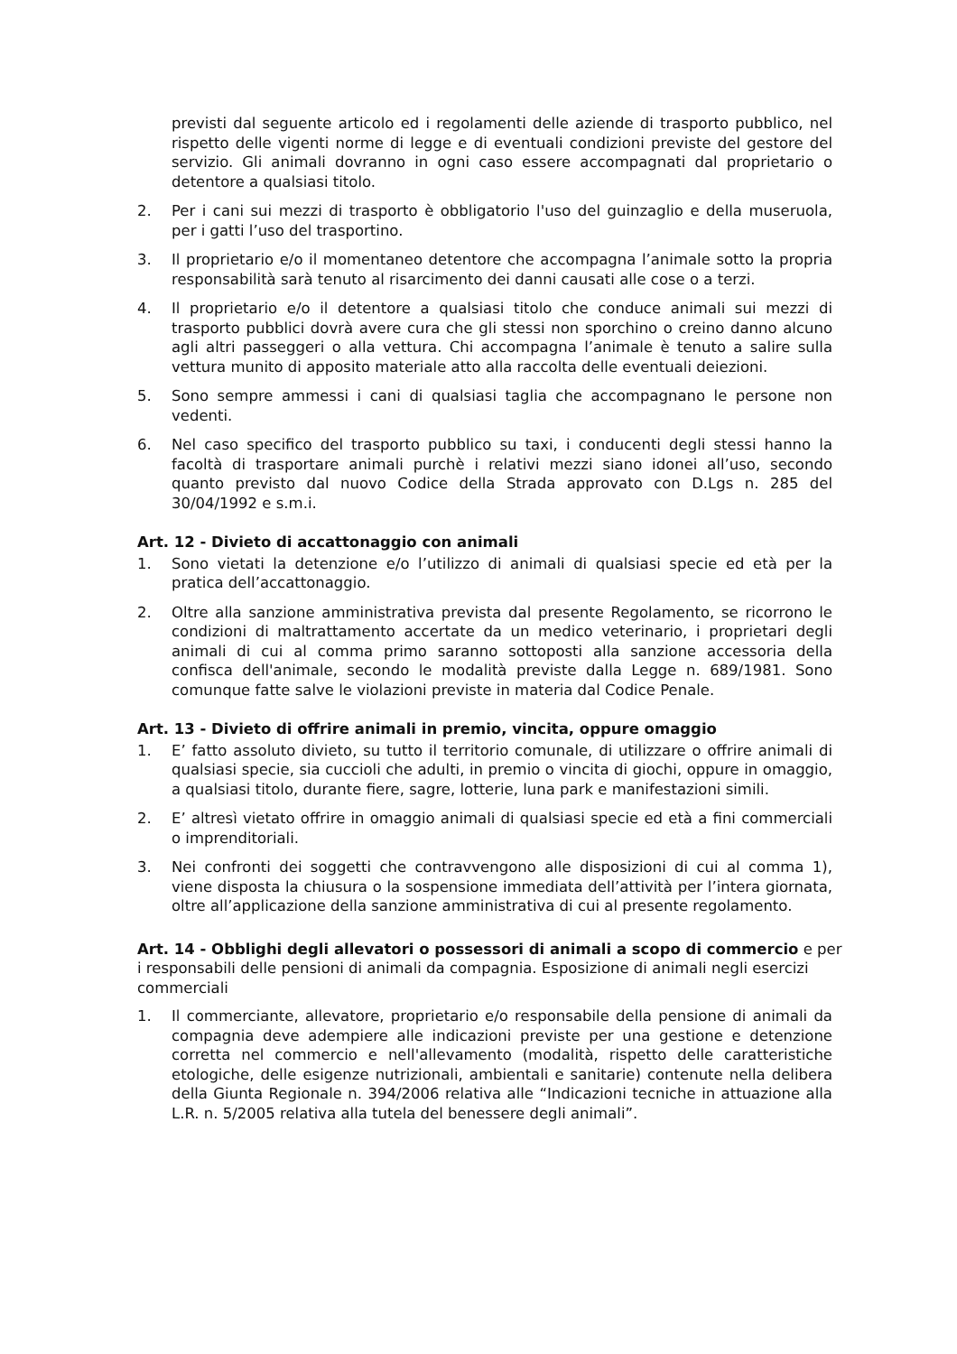previsti dal seguente articolo ed i regolamenti delle aziende di trasporto pubblico, nel rispetto delle vigenti norme di legge e di eventuali condizioni previste del gestore del servizio. Gli animali dovranno in ogni caso essere accompagnati dal proprietario o detentore a qualsiasi titolo.
2. Per i cani sui mezzi di trasporto è obbligatorio l'uso del guinzaglio e della museruola, per i gatti l’uso del trasportino.
3. Il proprietario e/o il momentaneo detentore che accompagna l’animale sotto la propria responsabilità sarà tenuto al risarcimento dei danni causati alle cose o a terzi.
4. Il proprietario e/o il detentore a qualsiasi titolo che conduce animali sui mezzi di trasporto pubblici dovrà avere cura che gli stessi non sporchino o creino danno alcuno agli altri passeggeri o alla vettura. Chi accompagna l’animale è tenuto a salire sulla vettura munito di apposito materiale atto alla raccolta delle eventuali deiezioni.
5. Sono sempre ammessi i cani di qualsiasi taglia che accompagnano le persone non vedenti.
6. Nel caso specifico del trasporto pubblico su taxi, i conducenti degli stessi hanno la facoltà di trasportare animali purchè i relativi mezzi siano idonei all’uso, secondo quanto previsto dal nuovo Codice della Strada approvato con D.Lgs n. 285 del 30/04/1992 e s.m.i.
Art. 12 - Divieto di accattonaggio con animali
1. Sono vietati la detenzione e/o l’utilizzo di animali di qualsiasi specie ed età per la pratica dell’accattonaggio.
2. Oltre alla sanzione amministrativa prevista dal presente Regolamento, se ricorrono le condizioni di maltrattamento accertate da un medico veterinario, i proprietari degli animali di cui al comma primo saranno sottoposti alla sanzione accessoria della confisca dell'animale, secondo le modalità previste dalla Legge n. 689/1981. Sono comunque fatte salve le violazioni previste in materia dal Codice Penale.
Art. 13 - Divieto di offrire animali in premio, vincita, oppure omaggio
1. E’ fatto assoluto divieto, su tutto il territorio comunale, di utilizzare o offrire animali di qualsiasi specie, sia cuccioli che adulti, in premio o vincita di giochi, oppure in omaggio, a qualsiasi titolo, durante fiere, sagre, lotterie, luna park e manifestazioni simili.
2. E’ altresì vietato offrire in omaggio animali di qualsiasi specie ed età a fini commerciali o imprenditoriali.
3. Nei confronti dei soggetti che contravvengono alle disposizioni di cui al comma 1), viene disposta la chiusura o la sospensione immediata dell’attività per l’intera giornata, oltre all’applicazione della sanzione amministrativa di cui al presente regolamento.
Art. 14 - Obblighi degli allevatori o possessori di animali a scopo di commercio e per i responsabili delle pensioni di animali da compagnia. Esposizione di animali negli esercizi commerciali
1. Il commerciante, allevatore, proprietario e/o responsabile della pensione di animali da compagnia deve adempiere alle indicazioni previste per una gestione e detenzione corretta nel commercio e nell'allevamento (modalità, rispetto delle caratteristiche etologiche, delle esigenze nutrizionali, ambientali e sanitarie) contenute nella delibera della Giunta Regionale n. 394/2006 relativa alle “Indicazioni tecniche in attuazione alla L.R. n. 5/2005 relativa alla tutela del benessere degli animali”.